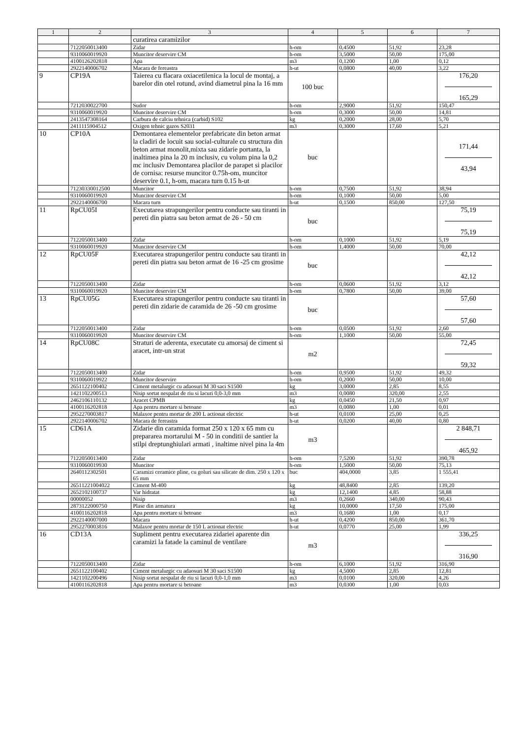| 1 | 2 | 3 | 4 | 5 | 6 | 7 |
| --- | --- | --- | --- | --- | --- | --- |
| | | curatirea caramizilor | | | | |
| | 7122050013400 | Zidar | h-om | 0,4500 | 51,92 | 23,28 |
| | 9310060019920 | Muncitor deservire CM | h-om | 3,5000 | 50,00 | 175,00 |
| | 4100126202818 | Apa | m3 | 0,1200 | 1,00 | 0,12 |
| | 2922140006702 | Macara de fereastra | h-ut | 0,0800 | 40,00 | 3,22 |
| 9 | CP19A | Taierea cu flacara oxiacetilenica la locul de montaj, a barelor din otel rotund, avind diametrul pina la 16 mm | 100 buc | | | 176,20 165,29 |
| | 7212030022700 | Sudor | h-om | 2,9000 | 51,92 | 150,47 |
| | 9310060019920 | Muncitor deservire CM | h-om | 0,3000 | 50,00 | 14,81 |
| | 2413547308164 | Carbura de calciu tehnica (carbid) S102 | kg | 0,2000 | 28,00 | 5,70 |
| | 2411115904512 | Oxigen tehnic gazos S2031 | m3 | 0,3000 | 17,60 | 5,21 |
| 10 | CP10A | Demontarea elementelor prefabricate din beton armat la cladiri de locuit sau social-culturale cu structura din beton armat monolit,mixta sau zidarie portanta, la inaltimea pina la 20 m inclusiv, cu volum pina la 0,2 mc inclusiv Demontarea placilor de parapet si placilor de cornisa: resurse muncitor 0.75h-om, muncitor deservire 0.1, h-om, macara turn 0.15 h-ut | buc | | | 171,44 43,94 |
| | 71230330012500 | Muncitor | h-om | 0,7500 | 51,92 | 38,94 |
| | 9310060019920 | Muncitor deservire CM | h-om | 0,1000 | 50,00 | 5,00 |
| | 2922140006700 | Macara turn | h-ut | 0,1500 | 850,00 | 127,50 |
| 11 | RpCU05I | Executarea strapungerilor pentru conducte sau tiranti in pereti din piatra sau beton armat de 26 - 50 cm | buc | | | 75,19 75,19 |
| | 7122050013400 | Zidar | h-om | 0,1000 | 51,92 | 5,19 |
| | 9310060019920 | Muncitor deservire CM | h-om | 1,4000 | 50,00 | 70,00 |
| 12 | RpCU05F | Executarea strapungerilor pentru conducte sau tiranti in pereti din piatra sau beton armat de 16 -25 cm grosime | buc | | | 42,12 42,12 |
| | 7122050013400 | Zidar | h-om | 0,0600 | 51,92 | 3,12 |
| | 9310060019920 | Muncitor deservire CM | h-om | 0,7800 | 50,00 | 39,00 |
| 13 | RpCU05G | Executarea strapungerilor pentru conducte sau tiranti in pereti din zidarie de caramida de 26 -50 cm grosime | buc | | | 57,60 57,60 |
| | 7122050013400 | Zidar | h-om | 0,0500 | 51,92 | 2,60 |
| | 9310060019920 | Muncitor deservire CM | h-om | 1,1000 | 50,00 | 55,00 |
| 14 | RpCU08C | Straturi de aderenta, executate cu amorsaj de ciment si aracet, intr-un strat | m2 | | | 72,45 59,32 |
| | 7122050013400 | Zidar | h-om | 0,9500 | 51,92 | 49,32 |
| | 9310060019922 | Muncitor deservire | h-om | 0,2000 | 50,00 | 10,00 |
| | 2651122100402 | Ciment metalurgic cu adaosuri M 30 saci S1500 | kg | 3,0000 | 2,85 | 8,55 |
| | 1421102200513 | Nisip sortat nespalat de riu si lacuri 0,0-3,0 mm | m3 | 0,0080 | 320,00 | 2,55 |
| | 2462106110132 | Aracet CPMB | kg | 0,0450 | 21,50 | 0,97 |
| | 4100116202818 | Apa pentru mortare si betoane | m3 | 0,0080 | 1,00 | 0,01 |
| | 2952270003817 | Malaxor pentru mortar de 200 L actionat electric | h-ut | 0,0100 | 25,00 | 0,25 |
| | 2922140006702 | Macara de fereastra | h-ut | 0,0200 | 40,00 | 0,80 |
| 15 | CD61A | Zidarie din caramida format 250 x 120 x 65 mm cu prepararea mortarului M - 50 in conditii de santier la stilpi dreptunghiulari armati , inaltime nivel pina la 4m | m3 | | | 2 848,71 465,92 |
| | 7122050013400 | Zidar | h-om | 7,5200 | 51,92 | 390,78 |
| | 9310060019930 | Muncitor | h-om | 1,5000 | 50,00 | 75,13 |
| | 2640112302501 | Caramizi ceramice pline, cu goluri sau silicate de dim. 250 x 120 x 65 mm | buc | 404,0000 | 3,85 | 1 555,41 |
| | 26511221004022 | Ciment M-400 | kg | 48,8400 | 2,85 | 139,20 |
| | 2652102100737 | Var hidratat | kg | 12,1400 | 4,85 | 58,88 |
| | 00000052 | Nisip | m3 | 0,2660 | 340,00 | 90,43 |
| | 2873122000750 | Plase din armatura | kg | 10,0000 | 17,50 | 175,00 |
| | 4100116202818 | Apa pentru mortare si betoane | m3 | 0,1680 | 1,00 | 0,17 |
| | 2922140007000 | Macara | h-ut | 0,4200 | 850,00 | 361,70 |
| | 2952270003816 | Malaxor pentru mortar de 150 L actionat electric | h-ut | 0,0770 | 25,00 | 1,99 |
| 16 | CD13A | Supliment pentru executarea zidariei aparente din caramizi la fatade la caminul de ventilare | m3 | | | 336,25 316,90 |
| | 7122050013400 | Zidar | h-om | 6,1000 | 51,92 | 316,90 |
| | 2651122100402 | Ciment metalurgic cu adaosuri M 30 saci S1500 | kg | 4,5000 | 2,85 | 12,81 |
| | 1421102200496 | Nisip sortat nespalat de riu si lacuri 0,0-1,0 mm | m3 | 0,0100 | 320,00 | 4,26 |
| | 4100116202818 | Apa pentru mortare si betoane | m3 | 0,0300 | 1,00 | 0,03 |